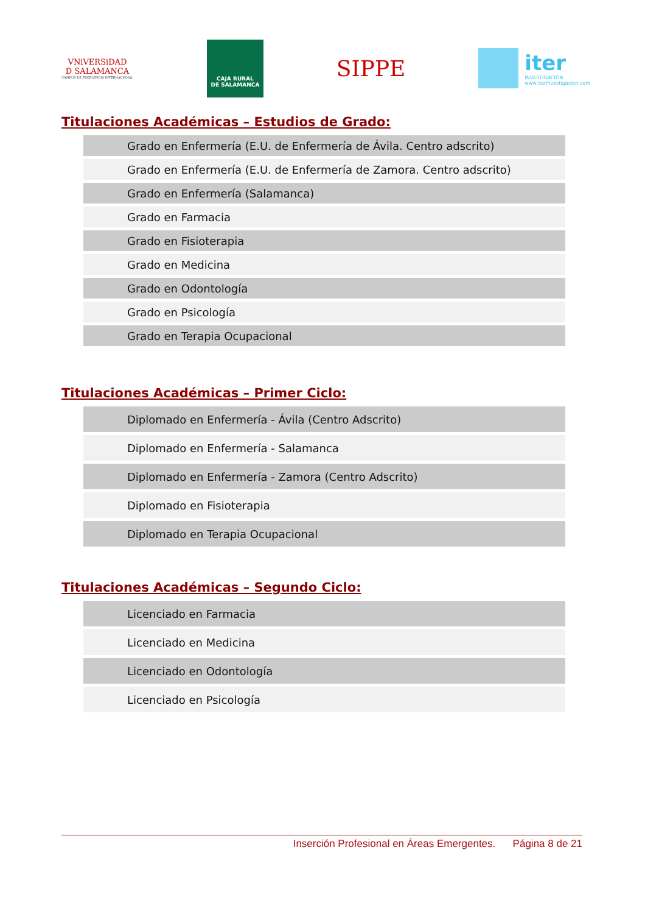VNiVERSiDAD
D SALAMANCA
CAMPUS DE EXCELENCIA INTERNACIONAL
CAJA RURAL
DE SALAMANCA
SIPPE
iter
INVESTIGACIÓN
www.iterinvestigacion.com
Titulaciones Académicas – Estudios de Grado:
| Grado en Enfermería (E.U. de Enfermería de Ávila. Centro adscrito) |
| Grado en Enfermería (E.U. de Enfermería de Zamora. Centro adscrito) |
| Grado en Enfermería (Salamanca) |
| Grado en Farmacia |
| Grado en Fisioterapia |
| Grado en Medicina |
| Grado en Odontología |
| Grado en Psicología |
| Grado en Terapia Ocupacional |
Titulaciones Académicas – Primer Ciclo:
| Diplomado en Enfermería - Ávila (Centro Adscrito) |
| Diplomado en Enfermería - Salamanca |
| Diplomado en Enfermería - Zamora (Centro Adscrito) |
| Diplomado en Fisioterapia |
| Diplomado en Terapia Ocupacional |
Titulaciones Académicas – Segundo Ciclo:
| Licenciado en Farmacia |
| Licenciado en Medicina |
| Licenciado en Odontología |
| Licenciado en Psicología |
Inserción Profesional en Áreas Emergentes. Página 8 de 21